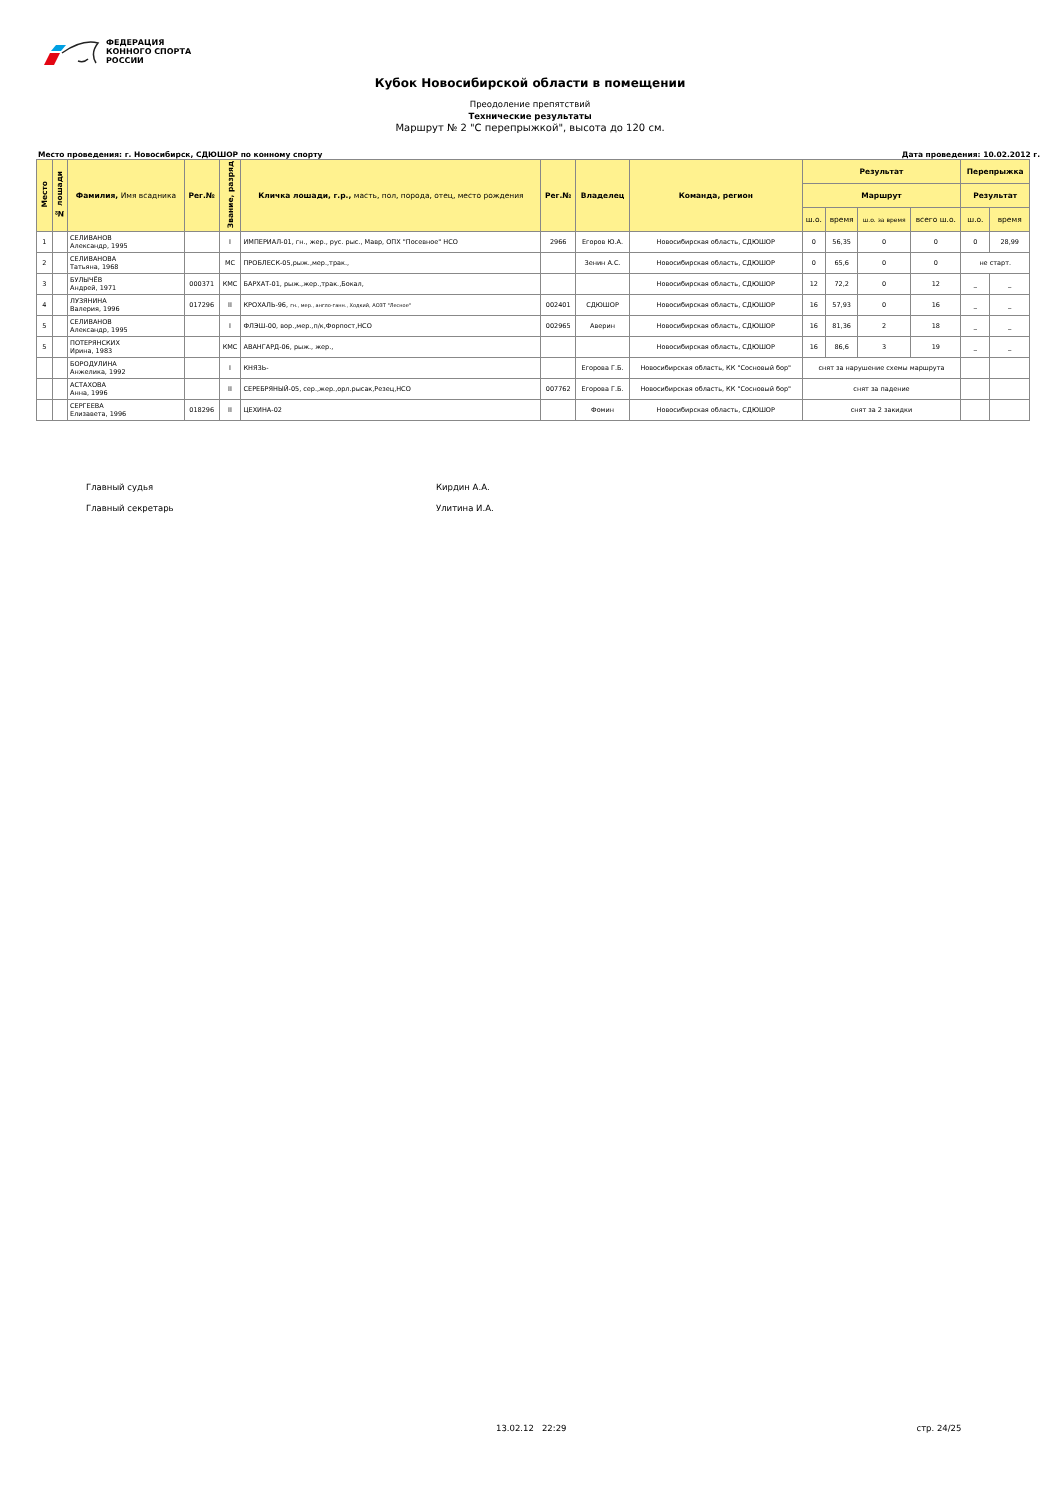ФЕДЕРАЦИЯ
КОННОГО СПОРТА
РОССИИ
Кубок Новосибирской области в помещении
Преодоление препятствий
Технические результаты
Маршрут № 2 "С перепрыжкой", высота до 120 см.
Место проведения: г. Новосибирск, СДЮШОР по конному спорту Дата проведения: 10.02.2012 г.
| Место | № лошади | Фамилия, Имя всадника | Рег.№ | Звание, разряд | Кличка лошади, г.р., масть, пол, порода, отец, место рождения | Рег.№ | Владелец | Команда, регион | Результат | | | | Перепрыжка | |
| --- | --- | --- | --- | --- | --- | --- | --- | --- | --- | --- | --- | --- | --- | --- |
| | | | | | | | | | Маршрут | | | | Результат | |
| | | | | | | | | | ш.о. | время | ш.о. за время | всего ш.о. | ш.о. | время |
| 1 | | СЕЛИВАНОВ Александр, 1995 | | I | ИМПЕРИАЛ-01, гн., жер., рус. рыс., Мавр, ОПХ "Посевное" НСО | 2966 | Егоров Ю.А. | Новосибирская область, СДЮШОР | 0 | 56,35 | 0 | 0 | 0 | 28,99 |
| 2 | | СЕЛИВАНОВА Татьяна, 1968 | | МС | ПРОБЛЕСК-05,рыж.,мер.,трак., | | Зенин А.С. | Новосибирская область, СДЮШОР | 0 | 65,6 | 0 | 0 | не старт. | |
| 3 | | БУЛЫЧЁВ Андрей, 1971 | 000371 | КМС | БАРХАТ-01, рыж.,жер.,трак.,Бокал, | | | Новосибирская область, СДЮШОР | 12 | 72,2 | 0 | 12 | _ | _ |
| 4 | | ЛУЗЯНИНА Валерия, 1996 | 017296 | II | КРОХАЛЬ-96, гн., мер., англо-ганн., Ходкий, АОЗТ "Лесное" | 002401 | СДЮШОР | Новосибирская область, СДЮШОР | 16 | 57,93 | 0 | 16 | _ | _ |
| 5 | | СЕЛИВАНОВ Александр, 1995 | | I | ФЛЭШ-00, вор.,мер.,п/к,Форпост,НСО | 002965 | Аверин | Новосибирская область, СДЮШОР | 16 | 81,36 | 2 | 18 | _ | _ |
| 5 | | ПОТЕРЯНСКИХ Ирина, 1983 | | КМС | АВАНГАРД-06, рыж., жер., | | | Новосибирская область, СДЮШОР | 16 | 86,6 | 3 | 19 | _ | _ |
| | | БОРОДУЛИНА Анжелика, 1992 | | I | КНЯЗЬ- | | Егорова Г.Б. | Новосибирская область, КК "Сосновый бор" | снят за нарушение схемы маршрута | | | | | |
| | | АСТАХОВА Анна, 1996 | | II | СЕРЕБРЯНЫЙ-05, сер.,жер.,орл.рысак,Резец,НСО | 007762 | Егорова Г.Б. | Новосибирская область, КК "Сосновый бор" | снят за падение | | | | | |
| | | СЕРГЕЕВА Елизавета, 1996 | 018296 | II | ЦЕХИНА-02 | | Фомин | Новосибирская область, СДЮШОР | снят за 2 закидки | | | | | |
Главный судья Кирдин А.А.
Главный секретарь Улитина И.А.
13.02.12 22:29 стр. 24/25